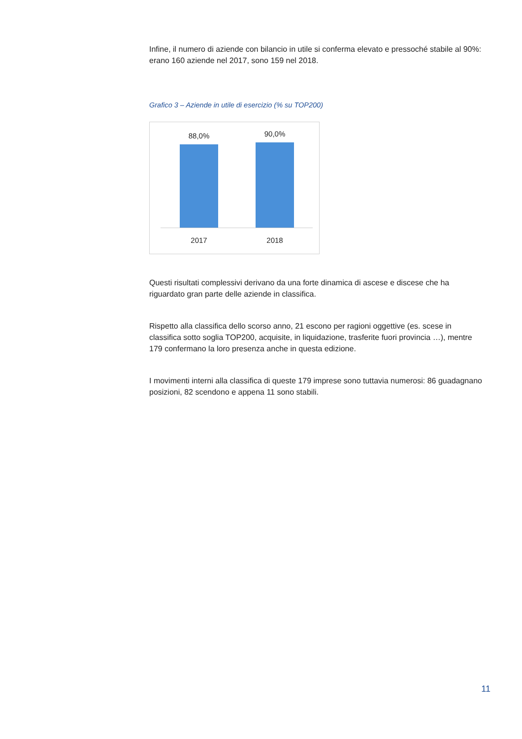Infine, il numero di aziende con bilancio in utile si conferma elevato e pressoché stabile al 90%: erano 160 aziende nel 2017, sono 159 nel 2018.
Grafico 3 – Aziende in utile di esercizio (% su TOP200)
88,0% 90,0%
2017 2018
Questi risultati complessivi derivano da una forte dinamica di ascese e discese che ha riguardato gran parte delle aziende in classifica.
Rispetto alla classifica dello scorso anno, 21 escono per ragioni oggettive (es. scese in classifica sotto soglia TOP200, acquisite, in liquidazione, trasferite fuori provincia …), mentre 179 confermano la loro presenza anche in questa edizione.
I movimenti interni alla classifica di queste 179 imprese sono tuttavia numerosi: 86 guadagnano posizioni, 82 scendono e appena 11 sono stabili.
11